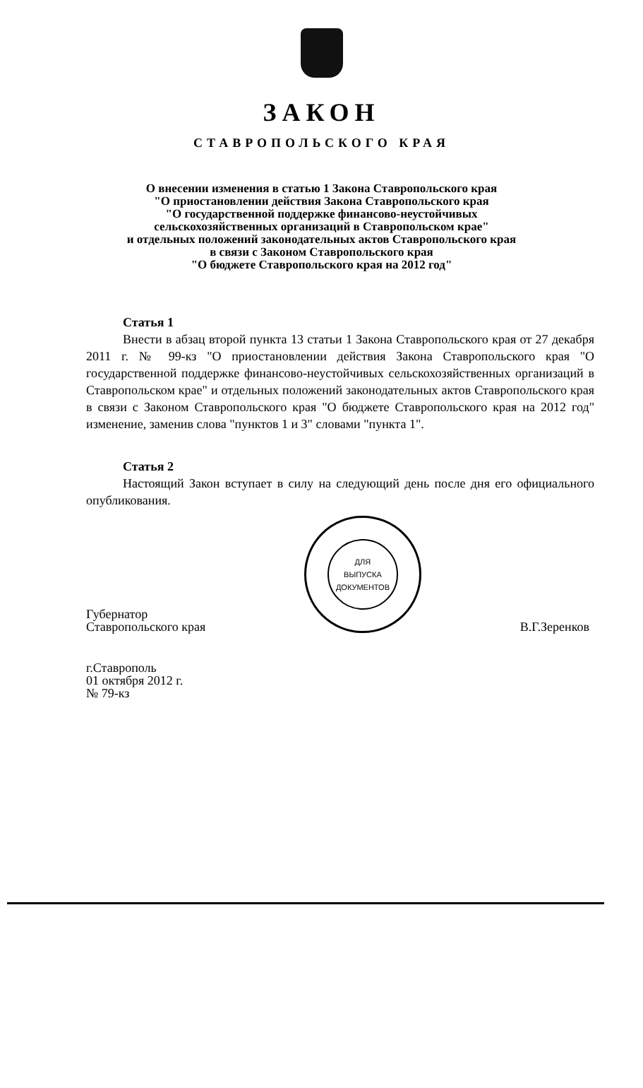ЗАКОН
СТАВРОПОЛЬСКОГО КРАЯ
О внесении изменения в статью 1 Закона Ставропольского края
"О приостановлении действия Закона Ставропольского края
"О государственной поддержке финансово-неустойчивых
сельскохозяйственных организаций в Ставропольском крае"
и отдельных положений законодательных актов Ставропольского края
в связи с Законом Ставропольского края
"О бюджете Ставропольского края на 2012 год"
Статья 1
Внести в абзац второй пункта 13 статьи 1 Закона Ставропольского края от 27 декабря 2011 г. № 99-кз "О приостановлении действия Закона Ставропольского края "О государственной поддержке финансово-неустойчивых сельскохозяйственных организаций в Ставропольском крае" и отдельных положений законодательных актов Ставропольского края в связи с Законом Ставропольского края "О бюджете Ставропольского края на 2012 год" изменение, заменив слова "пунктов 1 и 3" словами "пункта 1".
Статья 2
Настоящий Закон вступает в силу на следующий день после дня его официального опубликования.
Губернатор
Ставропольского края
ДЛЯ
ВЫПУСКА
ДОКУМЕНТОВ
В.Г.Зеренков
г.Ставрополь
01 октября 2012 г.
№ 79-кз